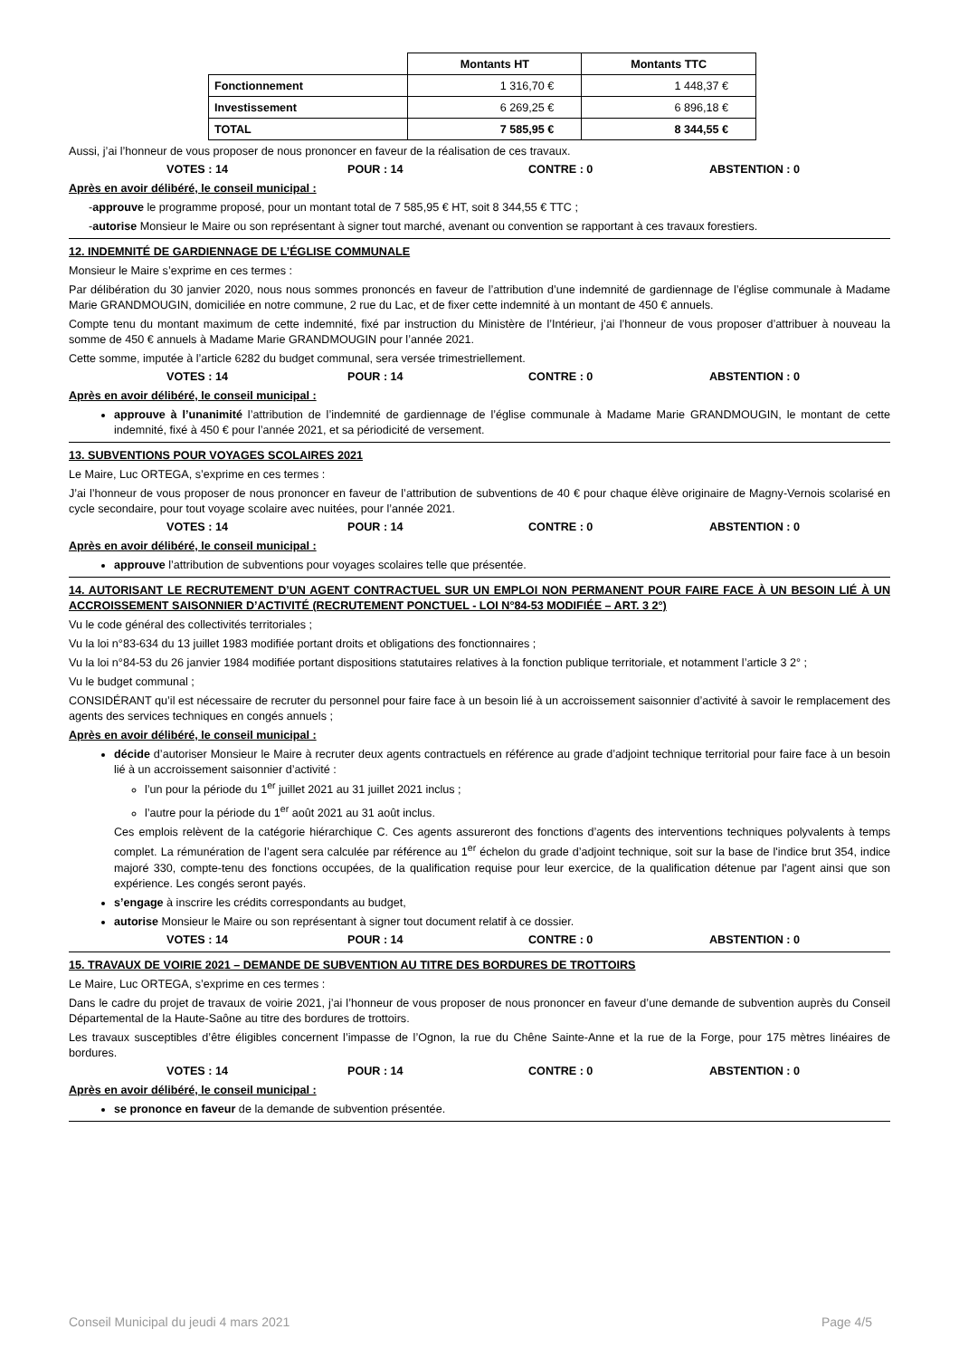| | Montants HT | Montants TTC |
| Fonctionnement | 1 316,70 € | 1 448,37 € |
| Investissement | 6 269,25 € | 6 896,18 € |
| TOTAL | 7 585,95 € | 8 344,55 € |
Aussi, j’ai l’honneur de vous proposer de nous prononcer en faveur de la réalisation de ces travaux.
VOTES : 14 POUR : 14 CONTRE : 0 ABSTENTION : 0
Après en avoir délibéré, le conseil municipal :
-approuve le programme proposé, pour un montant total de 7 585,95 € HT, soit 8 344,55 € TTC ;
-autorise Monsieur le Maire ou son représentant à signer tout marché, avenant ou convention se rapportant à ces travaux forestiers.
12. INDEMNITÉ DE GARDIENNAGE DE L’ÉGLISE COMMUNALE
Monsieur le Maire s’exprime en ces termes :
Par délibération du 30 janvier 2020, nous nous sommes prononcés en faveur de l’attribution d’une indemnité de gardiennage de l’église communale à Madame Marie GRANDMOUGIN, domiciliée en notre commune, 2 rue du Lac, et de fixer cette indemnité à un montant de 450 € annuels.
Compte tenu du montant maximum de cette indemnité, fixé par instruction du Ministère de l’Intérieur, j’ai l’honneur de vous proposer d’attribuer à nouveau la somme de 450 € annuels à Madame Marie GRANDMOUGIN pour l’année 2021.
Cette somme, imputée à l’article 6282 du budget communal, sera versée trimestriellement.
VOTES : 14 POUR : 14 CONTRE : 0 ABSTENTION : 0
Après en avoir délibéré, le conseil municipal :
approuve à l’unanimité l’attribution de l’indemnité de gardiennage de l’église communale à Madame Marie GRANDMOUGIN, le montant de cette indemnité, fixé à 450 € pour l’année 2021, et sa périodicité de versement.
13. SUBVENTIONS POUR VOYAGES SCOLAIRES 2021
Le Maire, Luc ORTEGA, s’exprime en ces termes :
J’ai l’honneur de vous proposer de nous prononcer en faveur de l’attribution de subventions de 40 € pour chaque élève originaire de Magny-Vernois scolarisé en cycle secondaire, pour tout voyage scolaire avec nuitées, pour l’année 2021.
VOTES : 14 POUR : 14 CONTRE : 0 ABSTENTION : 0
Après en avoir délibéré, le conseil municipal :
approuve l’attribution de subventions pour voyages scolaires telle que présentée.
14. AUTORISANT LE RECRUTEMENT D’UN AGENT CONTRACTUEL SUR UN EMPLOI NON PERMANENT POUR FAIRE FACE À UN BESOIN LIÉ À UN ACCROISSEMENT SAISONNIER D’ACTIVITÉ (RECRUTEMENT PONCTUEL - LOI N°84-53 MODIFIÉE – ART. 3 2°)
Vu le code général des collectivités territoriales ;
Vu la loi n°83-634 du 13 juillet 1983 modifiée portant droits et obligations des fonctionnaires ;
Vu la loi n°84-53 du 26 janvier 1984 modifiée portant dispositions statutaires relatives à la fonction publique territoriale, et notamment l’article 3 2° ;
Vu le budget communal ;
CONSIDÉRANT qu’il est nécessaire de recruter du personnel pour faire face à un besoin lié à un accroissement saisonnier d’activité à savoir le remplacement des agents des services techniques en congés annuels ;
Après en avoir délibéré, le conseil municipal :
décide d’autoriser Monsieur le Maire à recruter deux agents contractuels en référence au grade d’adjoint technique territorial pour faire face à un besoin lié à un accroissement saisonnier d’activité :
l’un pour la période du 1<sup>er</sup> juillet 2021 au 31 juillet 2021 inclus ;
l’autre pour la période du 1<sup>er</sup> août 2021 au 31 août inclus.
Ces emplois relèvent de la catégorie hiérarchique C. Ces agents assureront des fonctions d’agents des interventions techniques polyvalents à temps complet. La rémunération de l’agent sera calculée par référence au 1<sup>er</sup> échelon du grade d’adjoint technique, soit sur la base de l'indice brut 354, indice majoré 330, compte-tenu des fonctions occupées, de la qualification requise pour leur exercice, de la qualification détenue par l'agent ainsi que son expérience. Les congés seront payés.
s’engage à inscrire les crédits correspondants au budget,
autorise Monsieur le Maire ou son représentant à signer tout document relatif à ce dossier.
VOTES : 14 POUR : 14 CONTRE : 0 ABSTENTION : 0
15. TRAVAUX DE VOIRIE 2021 – DEMANDE DE SUBVENTION AU TITRE DES BORDURES DE TROTTOIRS
Le Maire, Luc ORTEGA, s’exprime en ces termes :
Dans le cadre du projet de travaux de voirie 2021, j’ai l’honneur de vous proposer de nous prononcer en faveur d’une demande de subvention auprès du Conseil Départemental de la Haute-Saône au titre des bordures de trottoirs.
Les travaux susceptibles d’être éligibles concernent l’impasse de l’Ognon, la rue du Chêne Sainte-Anne et la rue de la Forge, pour 175 mètres linéaires de bordures.
VOTES : 14 POUR : 14 CONTRE : 0 ABSTENTION : 0
Après en avoir délibéré, le conseil municipal :
se prononce en faveur de la demande de subvention présentée.
Conseil Municipal du jeudi 4 mars 2021 Page 4/5